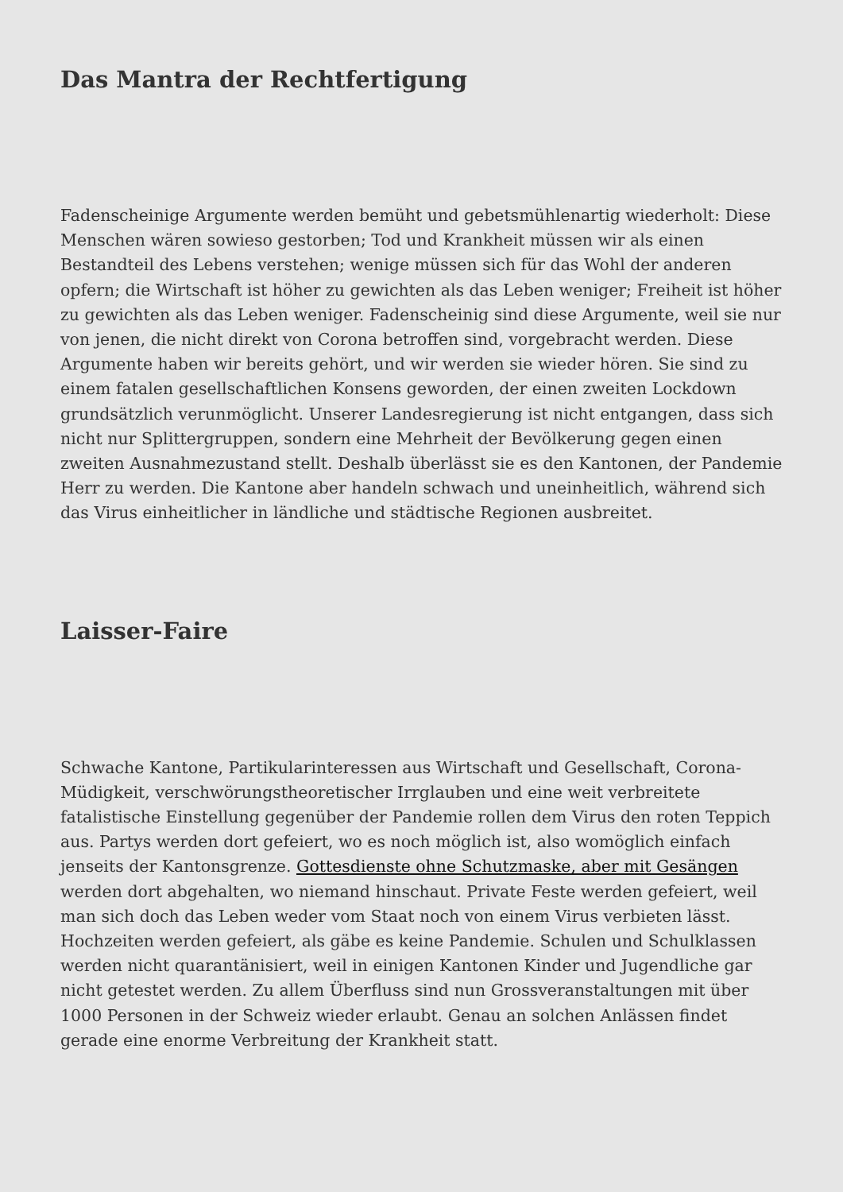Das Mantra der Rechtfertigung
Fadenscheinige Argumente werden bemüht und gebetsmühlenartig wiederholt: Diese Menschen wären sowieso gestorben; Tod und Krankheit müssen wir als einen Bestandteil des Lebens verstehen; wenige müssen sich für das Wohl der anderen opfern; die Wirtschaft ist höher zu gewichten als das Leben weniger; Freiheit ist höher zu gewichten als das Leben weniger. Fadenscheinig sind diese Argumente, weil sie nur von jenen, die nicht direkt von Corona betroffen sind, vorgebracht werden. Diese Argumente haben wir bereits gehört, und wir werden sie wieder hören. Sie sind zu einem fatalen gesellschaftlichen Konsens geworden, der einen zweiten Lockdown grundsätzlich verunmöglicht. Unserer Landesregierung ist nicht entgangen, dass sich nicht nur Splittergruppen, sondern eine Mehrheit der Bevölkerung gegen einen zweiten Ausnahmezustand stellt. Deshalb überlässt sie es den Kantonen, der Pandemie Herr zu werden. Die Kantone aber handeln schwach und uneinheitlich, während sich das Virus einheitlicher in ländliche und städtische Regionen ausbreitet.
Laisser-Faire
Schwache Kantone, Partikularinteressen aus Wirtschaft und Gesellschaft, Corona-Müdigkeit, verschwörungstheoretischer Irrglauben und eine weit verbreitete fatalistische Einstellung gegenüber der Pandemie rollen dem Virus den roten Teppich aus. Partys werden dort gefeiert, wo es noch möglich ist, also womöglich einfach jenseits der Kantonsgrenze. Gottesdienste ohne Schutzmaske, aber mit Gesängen werden dort abgehalten, wo niemand hinschaut. Private Feste werden gefeiert, weil man sich doch das Leben weder vom Staat noch von einem Virus verbieten lässt. Hochzeiten werden gefeiert, als gäbe es keine Pandemie. Schulen und Schulklassen werden nicht quarantänisiert, weil in einigen Kantonen Kinder und Jugendliche gar nicht getestet werden. Zu allem Überfluss sind nun Grossveranstaltungen mit über 1000 Personen in der Schweiz wieder erlaubt. Genau an solchen Anlässen findet gerade eine enorme Verbreitung der Krankheit statt.